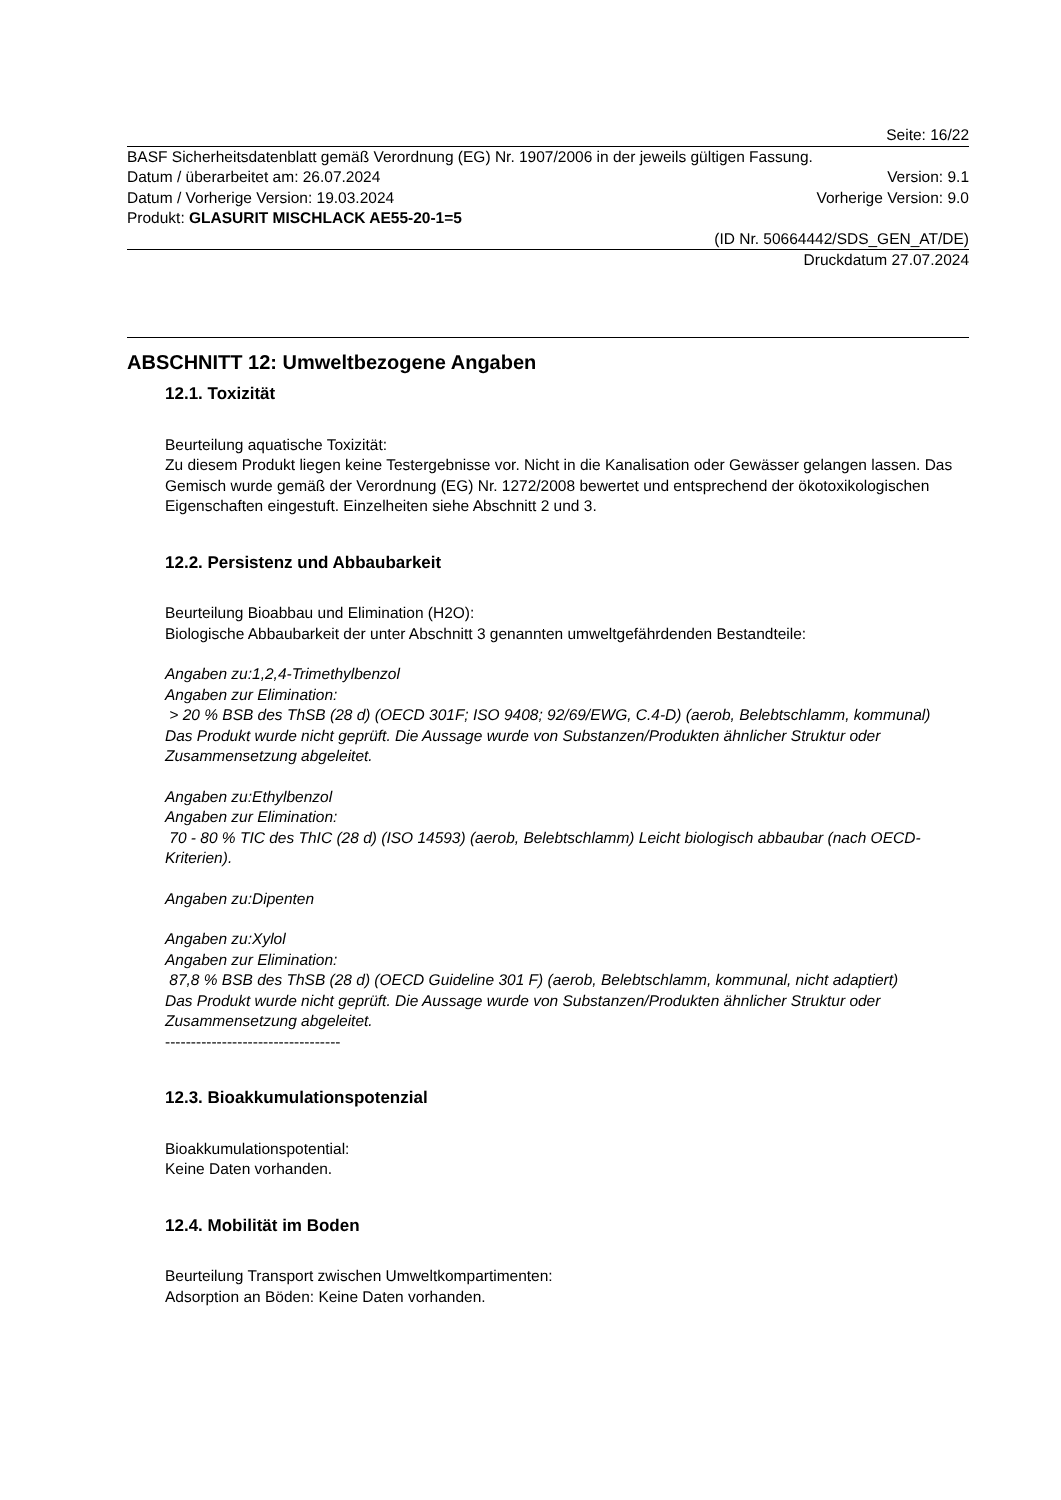Seite: 16/22
BASF Sicherheitsdatenblatt gemäß Verordnung (EG) Nr. 1907/2006 in der jeweils gültigen Fassung.
Datum / überarbeitet am: 26.07.2024 Version: 9.1
Datum / Vorherige Version: 19.03.2024 Vorherige Version: 9.0
Produkt: GLASURIT MISCHLACK AE55-20-1=5
(ID Nr. 50664442/SDS_GEN_AT/DE)
Druckdatum 27.07.2024
ABSCHNITT 12: Umweltbezogene Angaben
12.1. Toxizität
Beurteilung aquatische Toxizität:
Zu diesem Produkt liegen keine Testergebnisse vor. Nicht in die Kanalisation oder Gewässer gelangen lassen. Das Gemisch wurde gemäß der Verordnung (EG) Nr. 1272/2008 bewertet und entsprechend der ökotoxikologischen Eigenschaften eingestuft. Einzelheiten siehe Abschnitt 2 und 3.
12.2. Persistenz und Abbaubarkeit
Beurteilung Bioabbau und Elimination (H2O):
Biologische Abbaubarkeit der unter Abschnitt 3 genannten umweltgefährdenden Bestandteile:
Angaben zu:1,2,4-Trimethylbenzol
Angaben zur Elimination:
> 20 % BSB des ThSB (28 d) (OECD 301F; ISO 9408; 92/69/EWG, C.4-D) (aerob, Belebtschlamm, kommunal)
Das Produkt wurde nicht geprüft. Die Aussage wurde von Substanzen/Produkten ähnlicher Struktur oder Zusammensetzung abgeleitet.
Angaben zu:Ethylbenzol
Angaben zur Elimination:
70 - 80 % TIC des ThIC (28 d) (ISO 14593) (aerob, Belebtschlamm) Leicht biologisch abbaubar (nach OECD-Kriterien).
Angaben zu:Dipenten
Angaben zu:Xylol
Angaben zur Elimination:
87,8 % BSB des ThSB (28 d) (OECD Guideline 301 F) (aerob, Belebtschlamm, kommunal, nicht adaptiert)
Das Produkt wurde nicht geprüft. Die Aussage wurde von Substanzen/Produkten ähnlicher Struktur oder Zusammensetzung abgeleitet.
----------------------------------
12.3. Bioakkumulationspotenzial
Bioakkumulationspotential:
Keine Daten vorhanden.
12.4. Mobilität im Boden
Beurteilung Transport zwischen Umweltkompartimenten:
Adsorption an Böden: Keine Daten vorhanden.